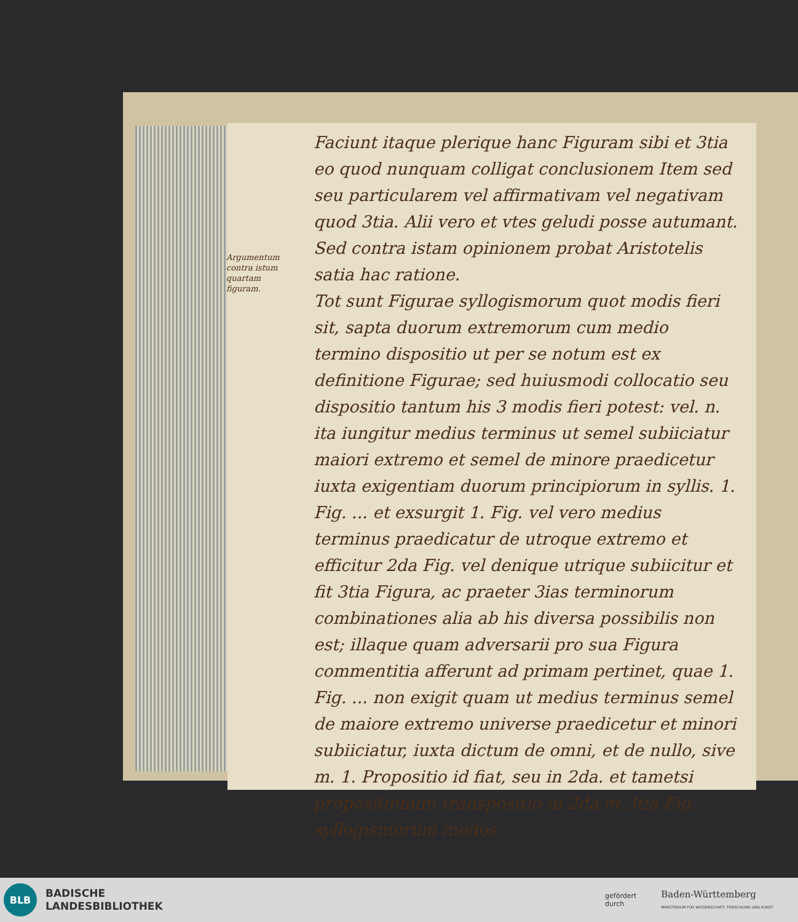Argumentum contra istum quartam figuram.
Faciunt itaque plerique hanc Figuram sibi et 3tia eo quod nunquam colligat conclusionem Item sed seu particularem vel affirmativam vel negativam quod 3tia. Alii vero et vtes geludi posse autumant. Sed contra istam opinionem probat Aristotelis satia hac ratione.
Tot sunt Figurae syllogismorum quot modis fieri sit, sapta duorum extremorum cum medio termino dispositio ut per se notum est ex definitione Figurae; sed huiusmodi collocatio seu dispositio tantum his 3 modis fieri potest: vel. n. ita iungitur medius terminus ut semel subiiciatur maiori extremo et semel de minore praedicetur iuxta exigentiam duorum principiorum in syllis. 1. Fig. ... et exsurgit 1. Fig. vel vero medius terminus praedicatur de utroque extremo et efficitur 2da Fig. vel denique utrique subiicitur et fit 3tia Figura, ac praeter 3ias terminorum combinationes alia ab his diversa possibilis non est; illaque quam adversarii pro sua Figura commentitia afferunt ad primam pertinet, quae 1. Fig. ... non exigit quam ut medius terminus semel de maiore extremo universe praedicetur et minori subiiciatur, iuxta dictum de omni, et de nullo, sive m. 1. Propositio id fiat, seu in 2da. et tametsi propositionum transpositio in 2da et 3tia Fig. syllogismorum modos
BLB
BADISCHE
LANDESBIBLIOTHEK
gefördert
durch
Baden-Württemberg
MINISTERIUM FÜR WISSENSCHAFT, FORSCHUNG UND KUNST